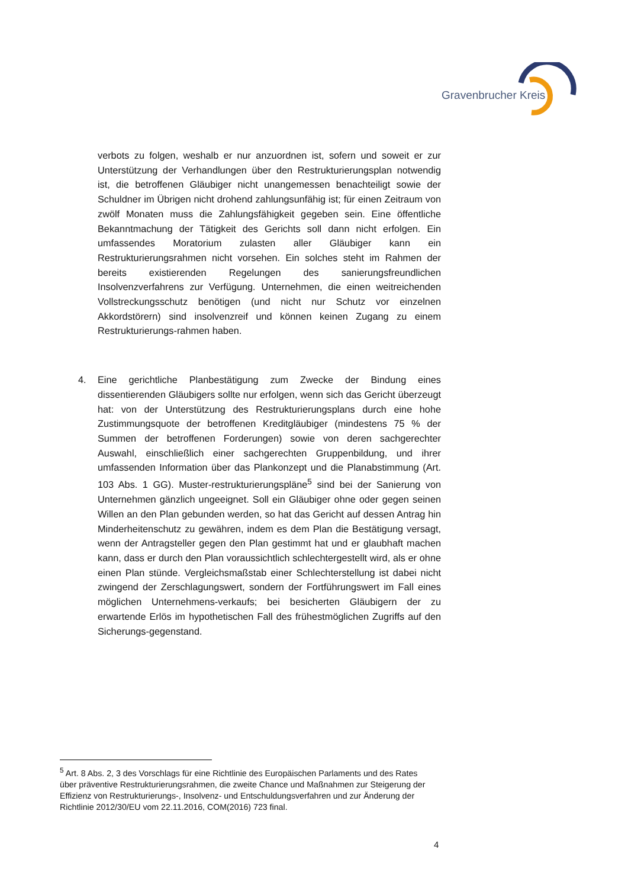Gravenbrucher Kreis
verbots zu folgen, weshalb er nur anzuordnen ist, sofern und soweit er zur Unterstützung der Verhandlungen über den Restrukturierungsplan notwendig ist, die betroffenen Gläubiger nicht unangemessen benachteiligt sowie der Schuldner im Übrigen nicht drohend zahlungsunfähig ist; für einen Zeitraum von zwölf Monaten muss die Zahlungsfähigkeit gegeben sein. Eine öffentliche Bekanntmachung der Tätigkeit des Gerichts soll dann nicht erfolgen. Ein umfassendes Moratorium zulasten aller Gläubiger kann ein Restrukturierungsrahmen nicht vorsehen. Ein solches steht im Rahmen der bereits existierenden Regelungen des sanierungsfreundlichen Insolvenzverfahrens zur Verfügung. Unternehmen, die einen weitreichenden Vollstreckungsschutz benötigen (und nicht nur Schutz vor einzelnen Akkordstörern) sind insolvenzreif und können keinen Zugang zu einem Restrukturierungs-rahmen haben.
4. Eine gerichtliche Planbestätigung zum Zwecke der Bindung eines dissentierenden Gläubigers sollte nur erfolgen, wenn sich das Gericht überzeugt hat: von der Unterstützung des Restrukturierungsplans durch eine hohe Zustimmungsquote der betroffenen Kreditgläubiger (mindestens 75 % der Summen der betroffenen Forderungen) sowie von deren sachgerechter Auswahl, einschließlich einer sachgerechten Gruppenbildung, und ihrer umfassenden Information über das Plankonzept und die Planabstimmung (Art. 103 Abs. 1 GG). Muster-restrukturierungspläne<sup>5</sup> sind bei der Sanierung von Unternehmen gänzlich ungeeignet. Soll ein Gläubiger ohne oder gegen seinen Willen an den Plan gebunden werden, so hat das Gericht auf dessen Antrag hin Minderheitenschutz zu gewähren, indem es dem Plan die Bestätigung versagt, wenn der Antragsteller gegen den Plan gestimmt hat und er glaubhaft machen kann, dass er durch den Plan voraussichtlich schlechtergestellt wird, als er ohne einen Plan stünde. Vergleichsmaßstab einer Schlechterstellung ist dabei nicht zwingend der Zerschlagungswert, sondern der Fortführungswert im Fall eines möglichen Unternehmens-verkaufs; bei besicherten Gläubigern der zu erwartende Erlös im hypothetischen Fall des frühestmöglichen Zugriffs auf den Sicherungs-gegenstand.
<sup>5</sup> Art. 8 Abs. 2, 3 des Vorschlags für eine Richtlinie des Europäischen Parlaments und des Rates über präventive Restrukturierungsrahmen, die zweite Chance und Maßnahmen zur Steigerung der Effizienz von Restrukturierungs-, Insolvenz- und Entschuldungsverfahren und zur Änderung der Richtlinie 2012/30/EU vom 22.11.2016, COM(2016) 723 final.
4